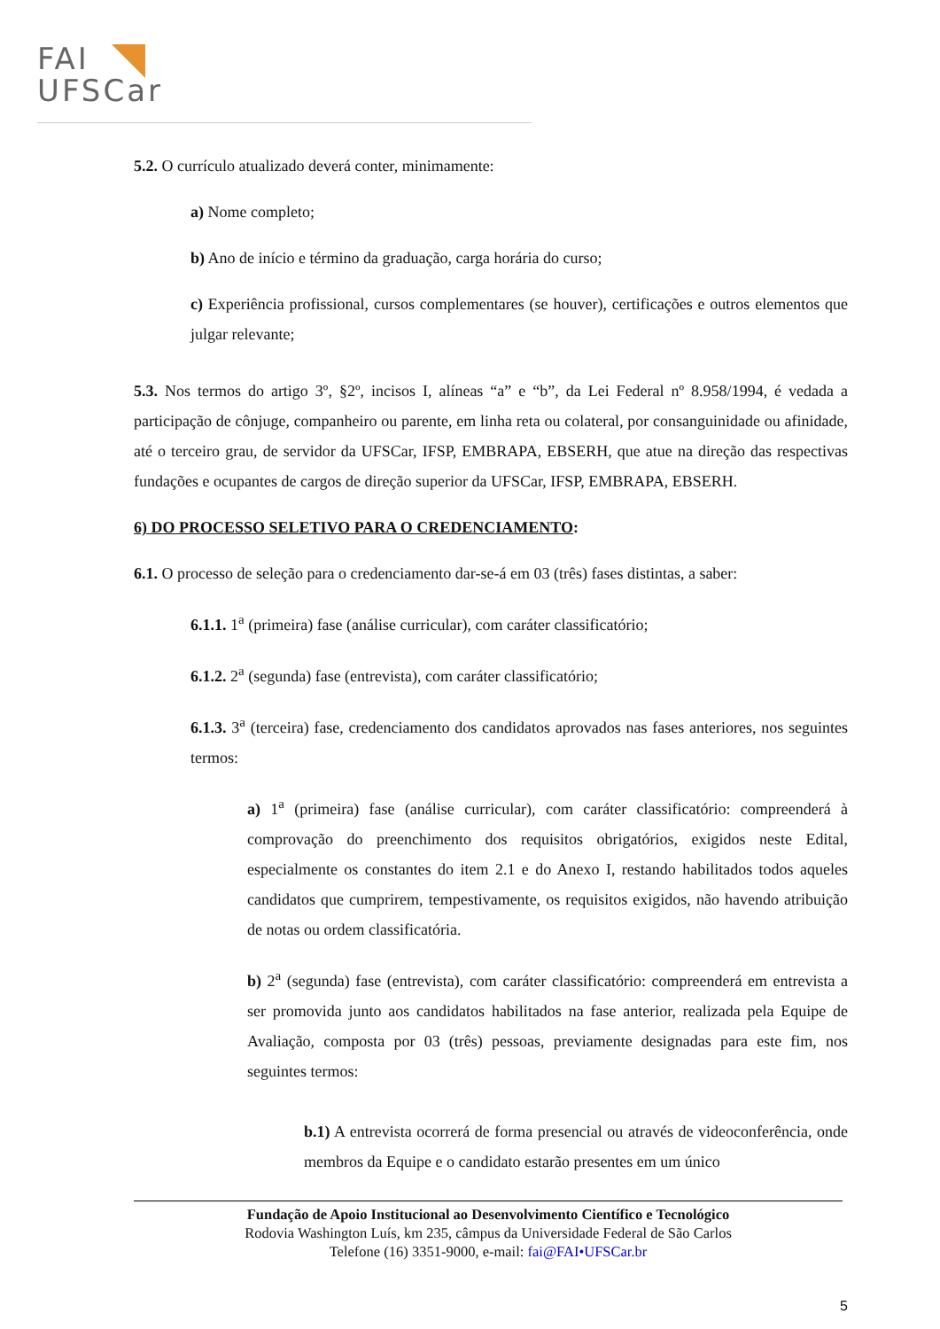FAI
UFSCar
5.2. O currículo atualizado deverá conter, minimamente:
a) Nome completo;
b) Ano de início e término da graduação, carga horária do curso;
c) Experiência profissional, cursos complementares (se houver), certificações e outros elementos que julgar relevante;
5.3. Nos termos do artigo 3º, §2º, incisos I, alíneas “a” e “b”, da Lei Federal nº 8.958/1994, é vedada a participação de cônjuge, companheiro ou parente, em linha reta ou colateral, por consanguinidade ou afinidade, até o terceiro grau, de servidor da UFSCar, IFSP, EMBRAPA, EBSERH, que atue na direção das respectivas fundações e ocupantes de cargos de direção superior da UFSCar, IFSP, EMBRAPA, EBSERH.
6) DO PROCESSO SELETIVO PARA O CREDENCIAMENTO:
6.1. O processo de seleção para o credenciamento dar-se-á em 03 (três) fases distintas, a saber:
6.1.1. 1<sup>a</sup> (primeira) fase (análise curricular), com caráter classificatório;
6.1.2. 2<sup>a</sup> (segunda) fase (entrevista), com caráter classificatório;
6.1.3. 3<sup>a</sup> (terceira) fase, credenciamento dos candidatos aprovados nas fases anteriores, nos seguintes termos:
a) 1<sup>a</sup> (primeira) fase (análise curricular), com caráter classificatório: compreenderá à comprovação do preenchimento dos requisitos obrigatórios, exigidos neste Edital, especialmente os constantes do item 2.1 e do Anexo I, restando habilitados todos aqueles candidatos que cumprirem, tempestivamente, os requisitos exigidos, não havendo atribuição de notas ou ordem classificatória.
b) 2<sup>a</sup> (segunda) fase (entrevista), com caráter classificatório: compreenderá em entrevista a ser promovida junto aos candidatos habilitados na fase anterior, realizada pela Equipe de Avaliação, composta por 03 (três) pessoas, previamente designadas para este fim, nos seguintes termos:
b.1) A entrevista ocorrerá de forma presencial ou através de videoconferência, onde membros da Equipe e o candidato estarão presentes em um único
Fundação de Apoio Institucional ao Desenvolvimento Científico e Tecnológico
Rodovia Washington Luís, km 235, câmpus da Universidade Federal de São Carlos
Telefone (16) 3351-9000, e-mail: fai@FAI•UFSCar.br
5